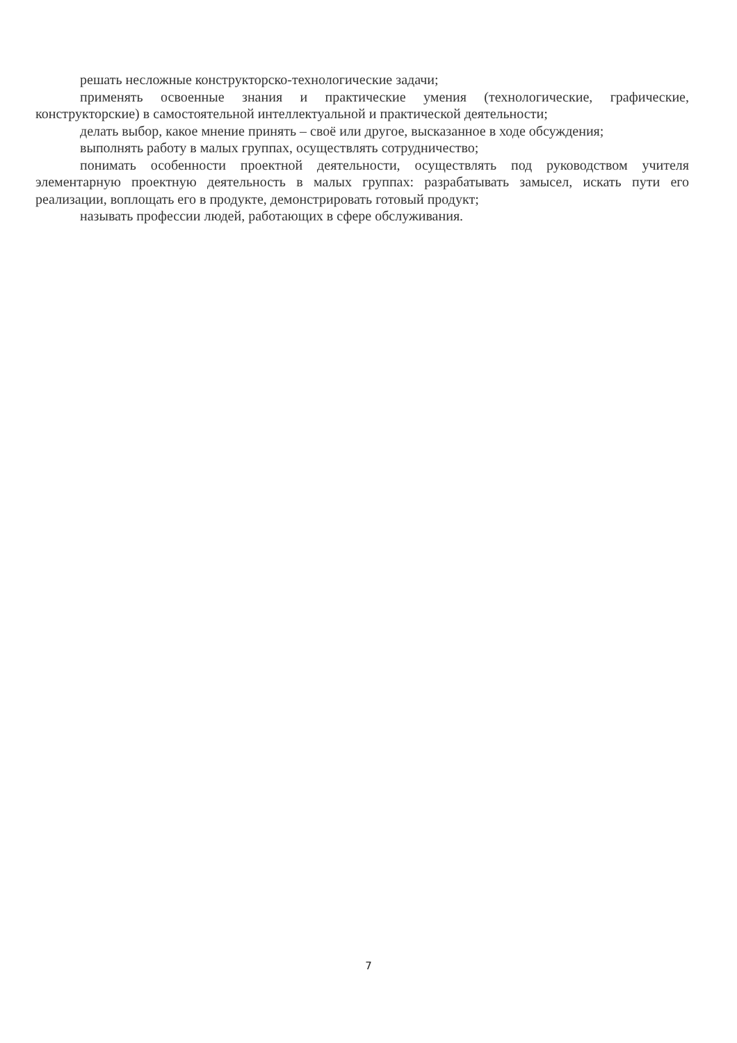решать несложные конструкторско-технологические задачи;
применять освоенные знания и практические умения (технологические, графические, конструкторские) в самостоятельной интеллектуальной и практической деятельности;
делать выбор, какое мнение принять – своё или другое, высказанное в ходе обсуждения;
выполнять работу в малых группах, осуществлять сотрудничество;
понимать особенности проектной деятельности, осуществлять под руководством учителя элементарную проектную деятельность в малых группах: разрабатывать замысел, искать пути его реализации, воплощать его в продукте, демонстрировать готовый продукт;
называть профессии людей, работающих в сфере обслуживания.
7